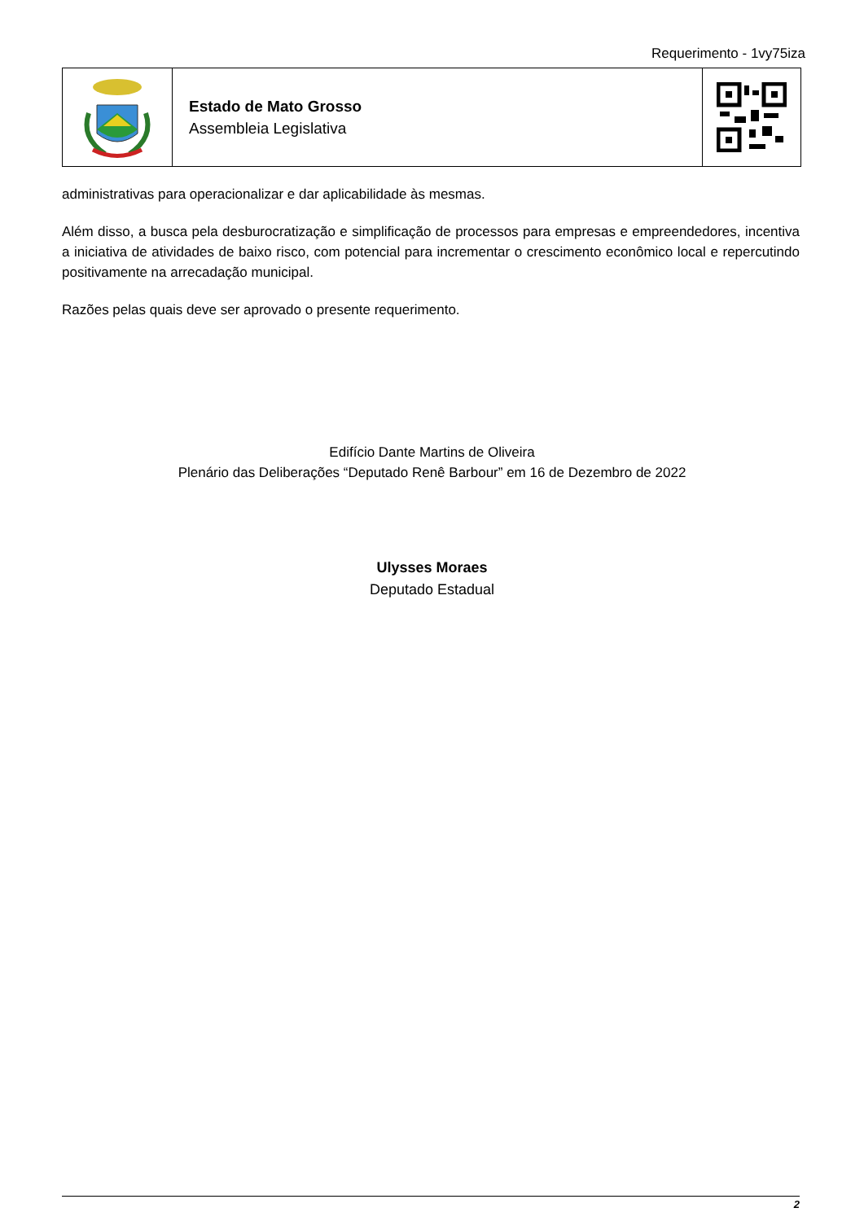Requerimento - 1vy75iza
Estado de Mato Grosso
Assembleia Legislativa
administrativas para operacionalizar e dar aplicabilidade às mesmas.
Além disso, a busca pela desburocratização e simplificação de processos para empresas e empreendedores, incentiva a iniciativa de atividades de baixo risco, com potencial para incrementar o crescimento econômico local e repercutindo positivamente na arrecadação municipal.
Razões pelas quais deve ser aprovado o presente requerimento.
Edifício Dante Martins de Oliveira
Plenário das Deliberações “Deputado Renê Barbour” em 16 de Dezembro de 2022
Ulysses Moraes
Deputado Estadual
2